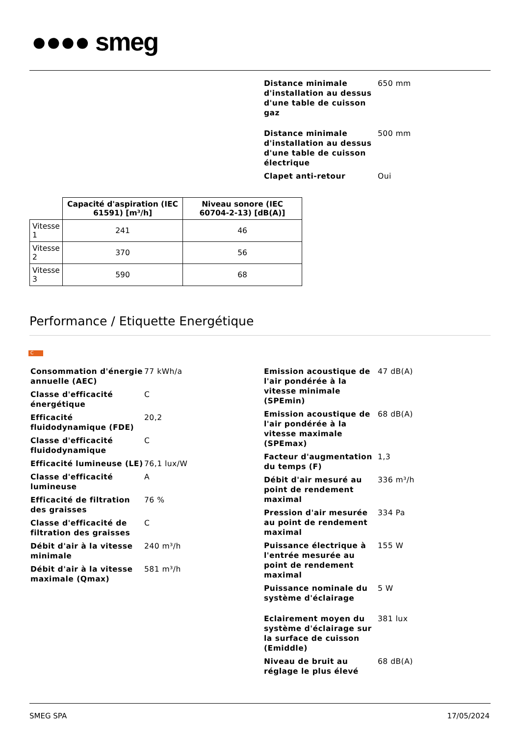●●●● smeg
| Distance minimale d'installation au dessus d'une table de cuisson gaz | 650 mm |
| Distance minimale d'installation au dessus d'une table de cuisson électrique | 500 mm |
| Clapet anti-retour | Oui |
| | Capacité d'aspiration (IEC 61591) [m³/h] | Niveau sonore (IEC 60704-2-13) [dB(A)] |
| --- | --- | --- |
| Vitesse 1 | 241 | 46 |
| Vitesse 2 | 370 | 56 |
| Vitesse 3 | 590 | 68 |
Performance / Etiquette Energétique
C
| Consommation d'énergie annuelle (AEC) | 77 kWh/a |
| Classe d'efficacité énergétique | C |
| Efficacité fluidodynamique (FDE) | 20,2 |
| Classe d'efficacité fluidodynamique | C |
| Efficacité lumineuse (LE) | 76,1 lux/W |
| Classe d'efficacité lumineuse | A |
| Efficacité de filtration des graisses | 76 % |
| Classe d'efficacité de filtration des graisses | C |
| Débit d'air à la vitesse minimale | 240 m³/h |
| Débit d'air à la vitesse maximale (Qmax) | 581 m³/h |
| Emission acoustique de l'air pondérée à la vitesse minimale (SPEmin) | 47 dB(A) |
| Emission acoustique de l'air pondérée à la vitesse maximale (SPEmax) | 68 dB(A) |
| Facteur d'augmentation du temps (F) | 1,3 |
| Débit d'air mesuré au point de rendement maximal | 336 m³/h |
| Pression d'air mesurée au point de rendement maximal | 334 Pa |
| Puissance électrique à l'entrée mesurée au point de rendement maximal | 155 W |
| Puissance nominale du système d'éclairage | 5 W |
| Eclairement moyen du système d'éclairage sur la surface de cuisson (Emiddle) | 381 lux |
| Niveau de bruit au réglage le plus élevé | 68 dB(A) |
SMEG SPA 17/05/2024